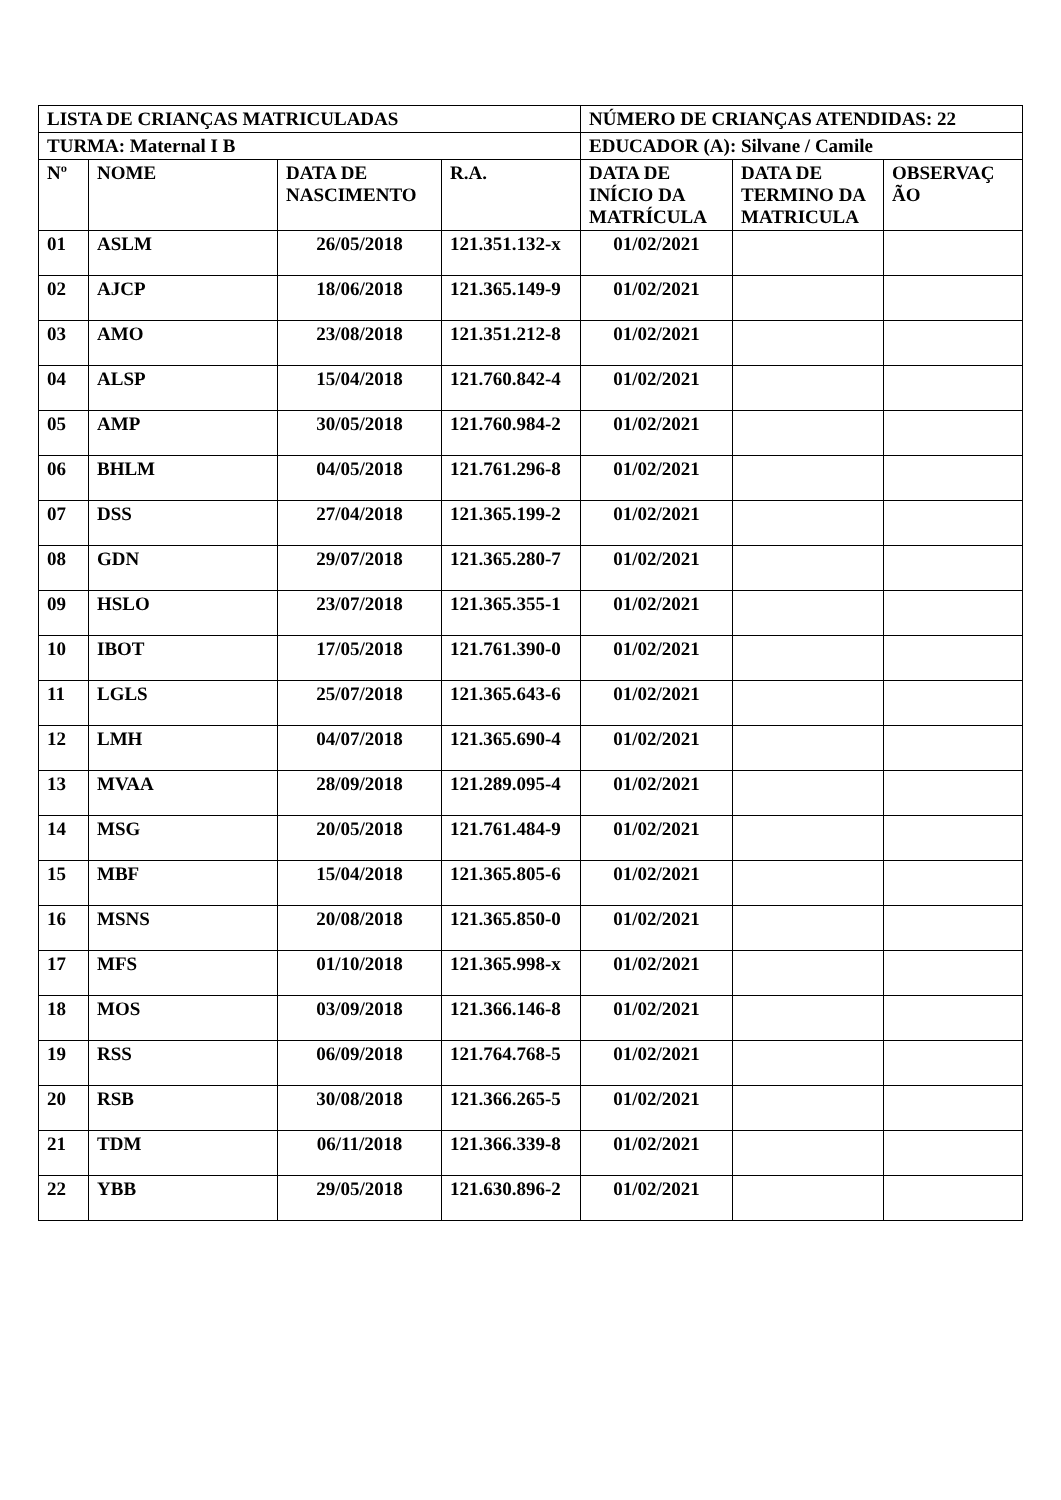| LISTA DE CRIANÇAS MATRICULADAS | | | | NÚMERO DE CRIANÇAS ATENDIDAS: 22 | | |
| --- | --- | --- | --- | --- | --- | --- |
| TURMA: Maternal I B | | | | EDUCADOR (A): Silvane / Camile | | |
| Nº | NOME | DATA DE NASCIMENTO | R.A. | DATA DE INÍCIO DA MATRÍCULA | DATA DE TERMINO DA MATRICULA | OBSERVAÇ ÃO |
| 01 | ASLM | 26/05/2018 | 121.351.132-x | 01/02/2021 | | |
| 02 | AJCP | 18/06/2018 | 121.365.149-9 | 01/02/2021 | | |
| 03 | AMO | 23/08/2018 | 121.351.212-8 | 01/02/2021 | | |
| 04 | ALSP | 15/04/2018 | 121.760.842-4 | 01/02/2021 | | |
| 05 | AMP | 30/05/2018 | 121.760.984-2 | 01/02/2021 | | |
| 06 | BHLM | 04/05/2018 | 121.761.296-8 | 01/02/2021 | | |
| 07 | DSS | 27/04/2018 | 121.365.199-2 | 01/02/2021 | | |
| 08 | GDN | 29/07/2018 | 121.365.280-7 | 01/02/2021 | | |
| 09 | HSLO | 23/07/2018 | 121.365.355-1 | 01/02/2021 | | |
| 10 | IBOT | 17/05/2018 | 121.761.390-0 | 01/02/2021 | | |
| 11 | LGLS | 25/07/2018 | 121.365.643-6 | 01/02/2021 | | |
| 12 | LMH | 04/07/2018 | 121.365.690-4 | 01/02/2021 | | |
| 13 | MVAA | 28/09/2018 | 121.289.095-4 | 01/02/2021 | | |
| 14 | MSG | 20/05/2018 | 121.761.484-9 | 01/02/2021 | | |
| 15 | MBF | 15/04/2018 | 121.365.805-6 | 01/02/2021 | | |
| 16 | MSNS | 20/08/2018 | 121.365.850-0 | 01/02/2021 | | |
| 17 | MFS | 01/10/2018 | 121.365.998-x | 01/02/2021 | | |
| 18 | MOS | 03/09/2018 | 121.366.146-8 | 01/02/2021 | | |
| 19 | RSS | 06/09/2018 | 121.764.768-5 | 01/02/2021 | | |
| 20 | RSB | 30/08/2018 | 121.366.265-5 | 01/02/2021 | | |
| 21 | TDM | 06/11/2018 | 121.366.339-8 | 01/02/2021 | | |
| 22 | YBB | 29/05/2018 | 121.630.896-2 | 01/02/2021 | | |